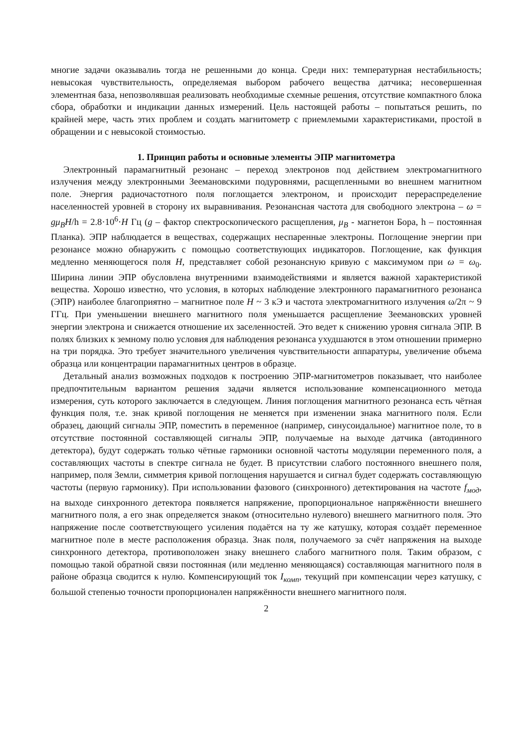многие задачи оказывалиь тогда не решенными до конца. Среди них: температурная нестабильность; невысокая чувствительность, определяемая выбором рабочего вещества датчика; несовершенная элементная база, непозволявшая реализовать необходимые схемные решения, отсутствие компактного блока сбора, обработки и индикации данных измерений. Цель настоящей работы – попытаться решить, по крайней мере, часть этих проблем и создать магнитометр с приемлемыми характеристиками, простой в обращении и с невысокой стоимостью.
1. Принцип работы и основные элементы ЭПР магнитометра
Электронный парамагнитный резонанс – переход электронов под действием электромагнитного излучения между электронными Зеемановскими подуровнями, расщепленными во внешнем магнитном поле. Энергия радиочастотного поля поглощается электроном, и происходит перераспределение населенностей уровней в сторону их выравнивания. Резонансная частота для свободного электрона – ω = gμ<sub>B</sub>H/h = 2.8·10<sup>6</sup>·H Гц (g – фактор спектроскопического расщепления, μ<sub>B</sub> - магнетон Бора, h – постоянная Планка). ЭПР наблюдается в веществах, содержащих неспаренные электроны. Поглощение энергии при резонансе можно обнаружить с помощью соответствующих индикаторов. Поглощение, как функция медленно меняющегося поля H, представляет собой резонансную кривую с максимумом при ω = ω<sub>0</sub>. Ширина линии ЭПР обусловлена внутренними взаимодействиями и является важной характеристикой вещества. Хорошо известно, что условия, в которых наблюдение электронного парамагнитного резонанса (ЭПР) наиболее благоприятно – магнитное поле H ~ 3 кЭ и частота электромагнитного излучения ω/2π ~ 9 ГГц. При уменьшении внешнего магнитного поля уменьшается расщепление Зеемановских уровней энергии электрона и снижается отношение их заселенностей. Это ведет к снижению уровня сигнала ЭПР. В полях близких к земному полю условия для наблюдения резонанса ухудшаются в этом отношении примерно на три порядка. Это требует значительного увеличения чувствительности аппаратуры, увеличение объема образца или концентрации парамагнитных центров в образце.
Детальный анализ возможных подходов к построению ЭПР-магнитометров показывает, что наиболее предпочтительным вариантом решения задачи является использование компенсационного метода измерения, суть которого заключается в следующем. Линия поглощения магнитного резонанса есть чётная функция поля, т.е. знак кривой поглощения не меняется при изменении знака магнитного поля. Если образец, дающий сигналы ЭПР, поместить в переменное (например, синусоидальное) магнитное поле, то в отсутствие постоянной составляющей сигналы ЭПР, получаемые на выходе датчика (автодинного детектора), будут содержать только чётные гармоники основной частоты модуляции переменного поля, а составляющих частоты в спектре сигнала не будет. В присутствии слабого постоянного внешнего поля, например, поля Земли, симметрия кривой поглощения нарушается и сигнал будет содержать составляющую частоты (первую гармонику). При использовании фазового (синхронного) детектирования на частоте f<sub>мод</sub>, на выходе синхронного детектора появляется напряжение, пропорциональное напряжённости внешнего магнитного поля, а его знак определяется знаком (относительно нулевого) внешнего магнитного поля. Это напряжение после соответствующего усиления подаётся на ту же катушку, которая создаёт переменное магнитное поле в месте расположения образца. Знак поля, получаемого за счёт напряжения на выходе синхронного детектора, противоположен знаку внешнего слабого магнитного поля. Таким образом, с помощью такой обратной связи постоянная (или медленно меняющаяся) составляющая магнитного поля в районе образца сводится к нулю. Компенсирующий ток I<sub>комп</sub>, текущий при компенсации через катушку, с большой степенью точности пропорционален напряжённости внешнего магнитного поля.
2